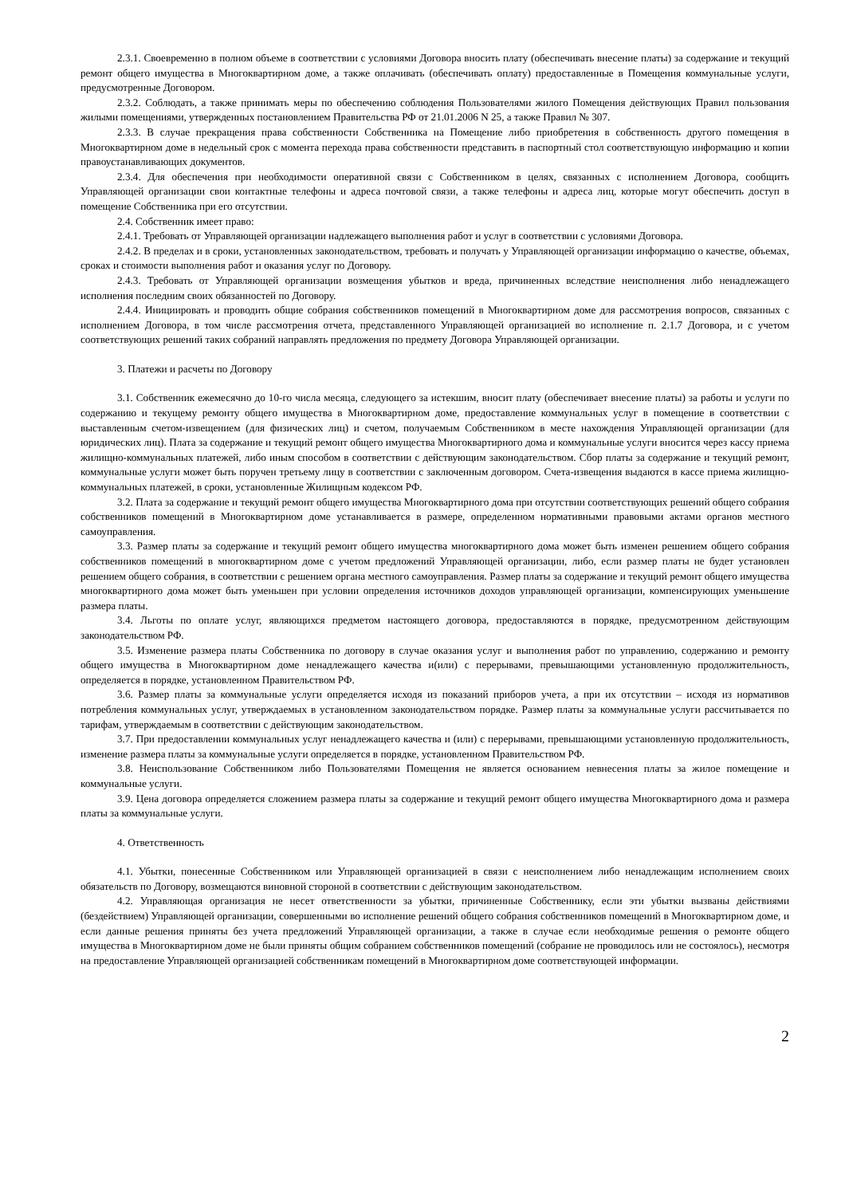2.3.1. Своевременно в полном объеме в соответствии с условиями Договора вносить плату (обеспечивать внесение платы) за содержание и текущий ремонт общего имущества в Многоквартирном доме, а также оплачивать (обеспечивать оплату) предоставленные в Помещения коммунальные услуги, предусмотренные Договором.
2.3.2. Соблюдать, а также принимать меры по обеспечению соблюдения Пользователями жилого Помещения действующих Правил пользования жилыми помещениями, утвержденных постановлением Правительства РФ от 21.01.2006 N 25, а также Правил № 307.
2.3.3. В случае прекращения права собственности Собственника на Помещение либо приобретения в собственность другого помещения в Многоквартирном доме в недельный срок с момента перехода права собственности представить в паспортный стол соответствующую информацию и копии правоустанавливающих документов.
2.3.4. Для обеспечения при необходимости оперативной связи с Собственником в целях, связанных с исполнением Договора, сообщить Управляющей организации свои контактные телефоны и адреса почтовой связи, а также телефоны и адреса лиц, которые могут обеспечить доступ в помещение Собственника при его отсутствии.
2.4. Собственник имеет право:
2.4.1. Требовать от Управляющей организации надлежащего выполнения работ и услуг в соответствии с условиями Договора.
2.4.2. В пределах и в сроки, установленных законодательством, требовать и получать у Управляющей организации информацию о качестве, объемах, сроках и стоимости выполнения работ и оказания услуг по Договору.
2.4.3. Требовать от Управляющей организации возмещения убытков и вреда, причиненных вследствие неисполнения либо ненадлежащего исполнения последним своих обязанностей по Договору.
2.4.4. Инициировать и проводить общие собрания собственников помещений в Многоквартирном доме для рассмотрения вопросов, связанных с исполнением Договора, в том числе рассмотрения отчета, представленного Управляющей организацией во исполнение п. 2.1.7 Договора, и с учетом соответствующих решений таких собраний направлять предложения по предмету Договора Управляющей организации.
3. Платежи и расчеты по Договору
3.1. Собственник ежемесячно до 10-го числа месяца, следующего за истекшим, вносит плату (обеспечивает внесение платы) за работы и услуги по содержанию и текущему ремонту общего имущества в Многоквартирном доме, предоставление коммунальных услуг в помещение в соответствии с выставленным счетом-извещением (для физических лиц) и счетом, получаемым Собственником в месте нахождения Управляющей организации (для юридических лиц). Плата за содержание и текущий ремонт общего имущества Многоквартирного дома и коммунальные услуги вносится через кассу приема жилищно-коммунальных платежей, либо иным способом в соответствии с действующим законодательством. Сбор платы за содержание и текущий ремонт, коммунальные услуги может быть поручен третьему лицу в соответствии с заключенным договором. Счета-извещения выдаются в кассе приема жилищно-коммунальных платежей, в сроки, установленные Жилищным кодексом РФ.
3.2. Плата за содержание и текущий ремонт общего имущества Многоквартирного дома при отсутствии соответствующих решений общего собрания собственников помещений в Многоквартирном доме устанавливается в размере, определенном нормативными правовыми актами органов местного самоуправления.
3.3. Размер платы за содержание и текущий ремонт общего имущества многоквартирного дома может быть изменен решением общего собрания собственников помещений в многоквартирном доме с учетом предложений Управляющей организации, либо, если размер платы не будет установлен решением общего собрания, в соответствии с решением органа местного самоуправления. Размер платы за содержание и текущий ремонт общего имущества многоквартирного дома может быть уменьшен при условии определения источников доходов управляющей организации, компенсирующих уменьшение размера платы.
3.4. Льготы по оплате услуг, являющихся предметом настоящего договора, предоставляются в порядке, предусмотренном действующим законодательством РФ.
3.5. Изменение размера платы Собственника по договору в случае оказания услуг и выполнения работ по управлению, содержанию и ремонту общего имущества в Многоквартирном доме ненадлежащего качества и(или) с перерывами, превышающими установленную продолжительность, определяется в порядке, установленном Правительством РФ.
3.6. Размер платы за коммунальные услуги определяется исходя из показаний приборов учета, а при их отсутствии – исходя из нормативов потребления коммунальных услуг, утверждаемых в установленном законодательством порядке. Размер платы за коммунальные услуги рассчитывается по тарифам, утверждаемым в соответствии с действующим законодательством.
3.7. При предоставлении коммунальных услуг ненадлежащего качества и (или) с перерывами, превышающими установленную продолжительность, изменение размера платы за коммунальные услуги определяется в порядке, установленном Правительством РФ.
3.8. Неиспользование Собственником либо Пользователями Помещения не является основанием невнесения платы за жилое помещение и коммунальные услуги.
3.9. Цена договора определяется сложением размера платы за содержание и текущий ремонт общего имущества Многоквартирного дома и размера платы за коммунальные услуги.
4. Ответственность
4.1. Убытки, понесенные Собственником или Управляющей организацией в связи с неисполнением либо ненадлежащим исполнением своих обязательств по Договору, возмещаются виновной стороной в соответствии с действующим законодательством.
4.2. Управляющая организация не несет ответственности за убытки, причиненные Собственнику, если эти убытки вызваны действиями (бездействием) Управляющей организации, совершенными во исполнение решений общего собрания собственников помещений в Многоквартирном доме, и если данные решения приняты без учета предложений Управляющей организации, а также в случае если необходимые решения о ремонте общего имущества в Многоквартирном доме не были приняты общим собранием собственников помещений (собрание не проводилось или не состоялось), несмотря на предоставление Управляющей организацией собственникам помещений в Многоквартирном доме соответствующей информации.
2